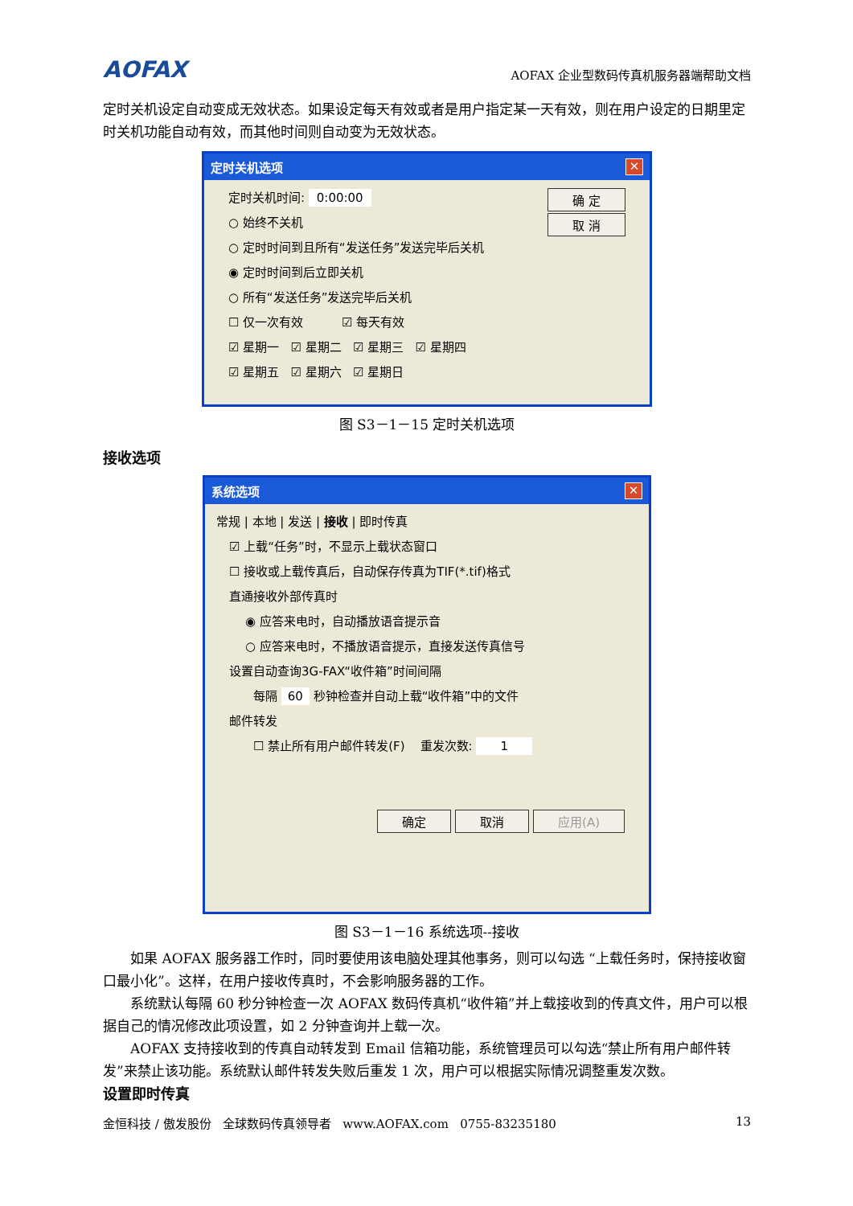AOFAX AOFAX 企业型数码传真机服务器端帮助文档
定时关机设定自动变成无效状态。如果设定每天有效或者是用户指定某一天有效，则在用户设定的日期里定时关机功能自动有效，而其他时间则自动变为无效状态。
定时关机选项 ✕
定时关机时间: 0:00:00 确 定
○ 始终不关机 取 消
○ 定时时间到且所有“发送任务”发送完毕后关机
◉ 定时时间到后立即关机
○ 所有“发送任务”发送完毕后关机
☐ 仅一次有效 ☑ 每天有效
☑ 星期一 ☑ 星期二 ☑ 星期三 ☑ 星期四
☑ 星期五 ☑ 星期六 ☑ 星期日
图 S3－1－15 定时关机选项
接收选项
系统选项 ✕
常规 | 本地 | 发送 | 接收 | 即时传真
☑ 上载“任务”时，不显示上载状态窗口
☐ 接收或上载传真后，自动保存传真为TIF(*.tif)格式
直通接收外部传真时
◉ 应答来电时，自动播放语音提示音
○ 应答来电时，不播放语音提示，直接发送传真信号
设置自动查询3G-FAX“收件箱”时间间隔
每隔 60 秒钟检查并自动上载“收件箱”中的文件
邮件转发
☐ 禁止所有用户邮件转发(F) 重发次数: 1
确定 取消 应用(A)
图 S3－1－16 系统选项--接收
如果 AOFAX 服务器工作时，同时要使用该电脑处理其他事务，则可以勾选 “上载任务时，保持接收窗口最小化”。这样，在用户接收传真时，不会影响服务器的工作。
系统默认每隔 60 秒分钟检查一次 AOFAX 数码传真机“收件箱”并上载接收到的传真文件，用户可以根据自己的情况修改此项设置，如 2 分钟查询并上载一次。
AOFAX 支持接收到的传真自动转发到 Email 信箱功能，系统管理员可以勾选“禁止所有用户邮件转发”来禁止该功能。系统默认邮件转发失败后重发 1 次，用户可以根据实际情况调整重发次数。
设置即时传真
金恒科技 / 傲发股份 全球数码传真领导者 www.AOFAX.com 0755-83235180 13